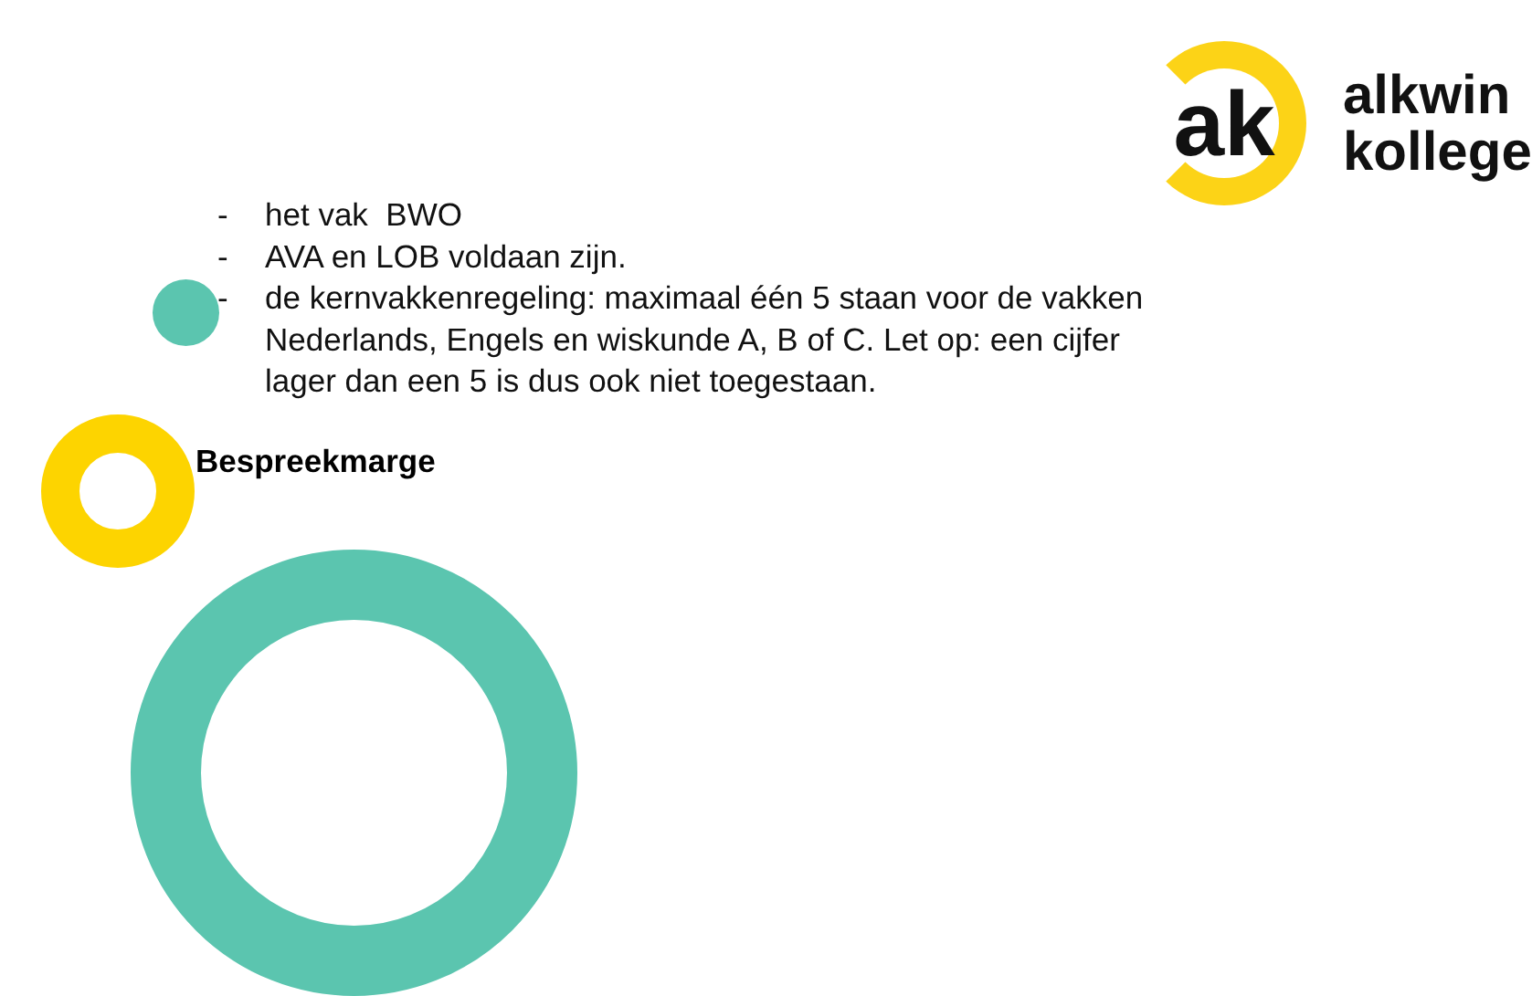ak
alkwin
kollege
- het vak BWO
- AVA en LOB voldaan zijn.
- de kernvakkenregeling: maximaal één 5 staan voor de vakken Nederlands, Engels en wiskunde A, B of C. Let op: een cijfer lager dan een 5 is dus ook niet toegestaan.
Bespreekmarge